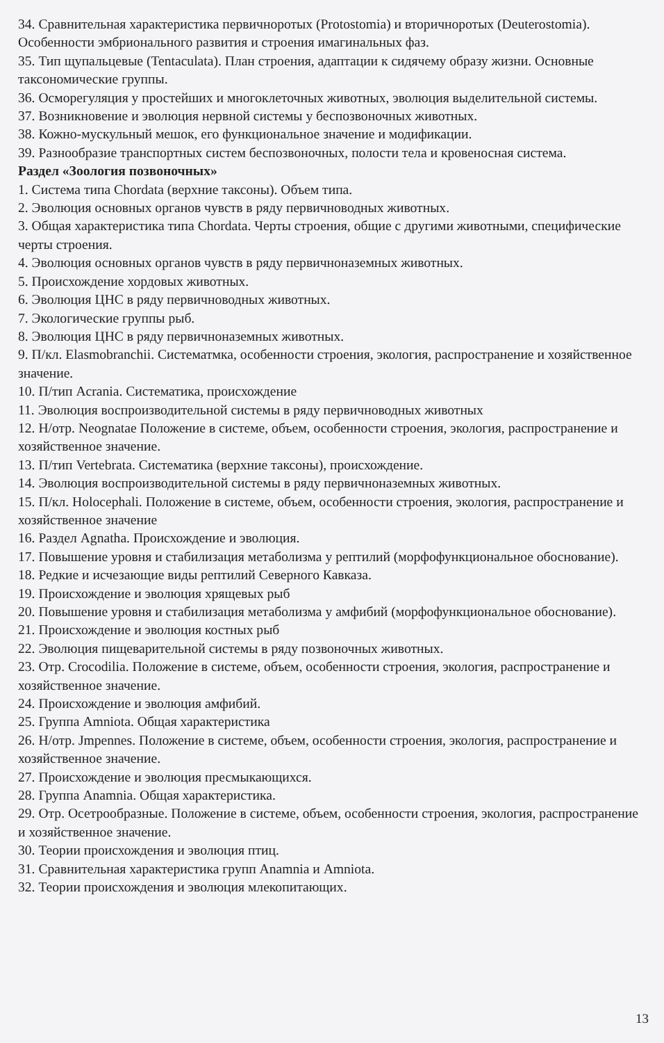34. Сравнительная характеристика первичноротых (Protostomia) и вторичноротых (Deuterostomia). Особенности эмбрионального развития и строения имагинальных фаз.
35. Тип щупальцевые (Tentaculata). План строения, адаптации к сидячему образу жизни. Основные таксономические группы.
36. Осморегуляция у простейших и многоклеточных животных, эволюция выделительной системы.
37. Возникновение и эволюция нервной системы у беспозвоночных животных.
38. Кожно-мускульный мешок, его функциональное значение и модификации.
39. Разнообразие транспортных систем беспозвоночных, полости тела и кровеносная система.
Раздел «Зоология позвоночных»
1. Система типа Chordata (верхние таксоны). Объем типа.
2. Эволюция основных органов чувств в ряду первичноводных животных.
3. Общая характеристика типа Chordata. Черты строения, общие с другими животными, специфические черты строения.
4. Эволюция основных органов чувств в ряду первичноназемных животных.
5. Происхождение хордовых животных.
6. Эволюция ЦНС в ряду первичноводных животных.
7. Экологические группы рыб.
8. Эволюция ЦНС в ряду первичноназемных животных.
9. П/кл. Elasmobranchii. Систематмка, особенности строения, экология, распространение и хозяйственное значение.
10. П/тип Acrania. Систематика, происхождение
11. Эволюция воспроизводительной системы в ряду первичноводных животных
12. Н/отр. Neognatae Положение в системе, объем, особенности строения, экология, распространение и хозяйственное значение.
13. П/тип Vertebrata. Систематика (верхние таксоны), происхождение.
14. Эволюция воспроизводительной системы в ряду первичноназемных животных.
15. П/кл. Holocephali. Положение в системе, объем, особенности строения, экология, распространение и хозяйственное значение
16. Раздел Agnatha. Происхождение и эволюция.
17. Повышение уровня и стабилизация метаболизма у рептилий (морфофункциональное обоснование).
18. Редкие и исчезающие виды рептилий Северного Кавказа.
19. Происхождение и эволюция хрящевых рыб
20. Повышение уровня и стабилизация метаболизма у амфибий (морфофункциональное обоснование).
21. Происхождение и эволюция костных рыб
22. Эволюция пищеварительной системы в ряду позвоночных животных.
23. Отр. Crocodilia. Положение в системе, объем, особенности строения, экология, распространение и хозяйственное значение.
24. Происхождение и эволюция амфибий.
25. Группа Amniota. Общая характеристика
26. Н/отр. Jmpennes. Положение в системе, объем, особенности строения, экология, распространение и хозяйственное значение.
27. Происхождение и эволюция пресмыкающихся.
28. Группа Anamnia. Общая характеристика.
29. Отр. Осетрообразные. Положение в системе, объем, особенности строения, экология, распространение и хозяйственное значение.
30. Теории происхождения и эволюция птиц.
31. Сравнительная характеристика групп Anamnia и Amniota.
32. Теории происхождения и эволюция млекопитающих.
13